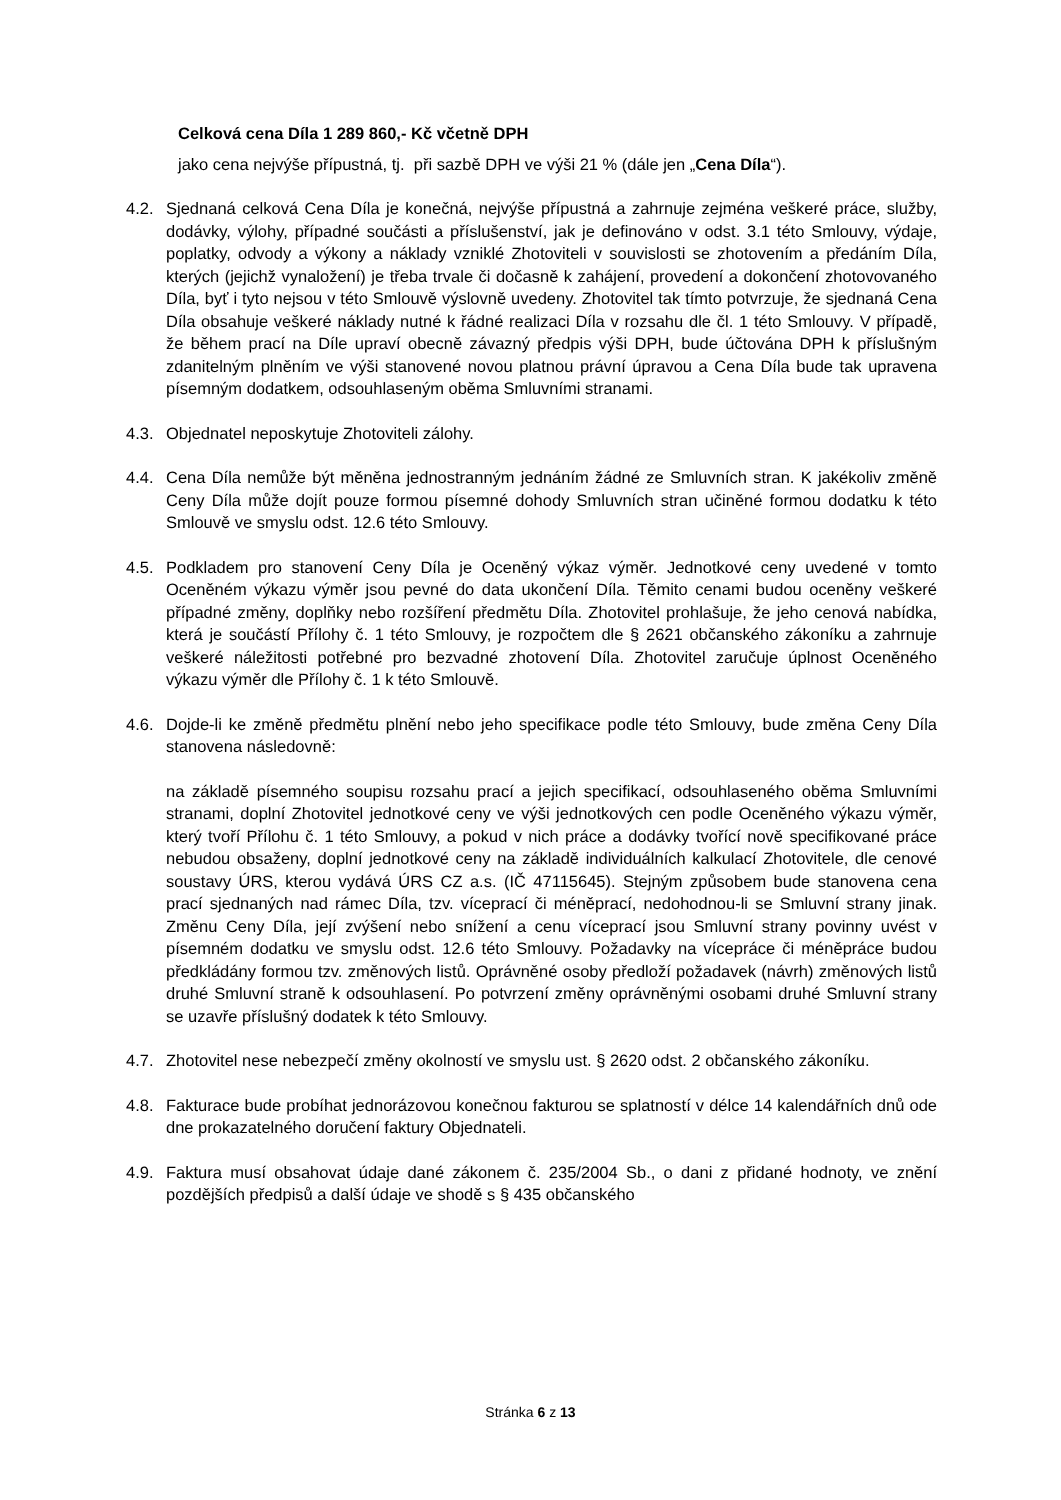Celková cena Díla 1 289 860,- Kč včetně DPH
jako cena nejvýše přípustná, tj. při sazbě DPH ve výši 21 % (dále jen „Cena Díla“).
4.2. Sjednaná celková Cena Díla je konečná, nejvýše přípustná a zahrnuje zejména veškeré práce, služby, dodávky, výlohy, případné součásti a příslušenství, jak je definováno v odst. 3.1 této Smlouvy, výdaje, poplatky, odvody a výkony a náklady vzniklé Zhotoviteli v souvislosti se zhotovením a předáním Díla, kterých (jejichž vynaložení) je třeba trvale či dočasně k zahájení, provedení a dokončení zhotovovaného Díla, byť i tyto nejsou v této Smlouvě výslovně uvedeny. Zhotovitel tak tímto potvrzuje, že sjednaná Cena Díla obsahuje veškeré náklady nutné k řádné realizaci Díla v rozsahu dle čl. 1 této Smlouvy. V případě, že během prací na Díle upraví obecně závazný předpis výši DPH, bude účtována DPH k příslušným zdanitelným plněním ve výši stanovené novou platnou právní úpravou a Cena Díla bude tak upravena písemným dodatkem, odsouhlaseným oběma Smluvními stranami.
4.3. Objednatel neposkytuje Zhotoviteli zálohy.
4.4. Cena Díla nemůže být měněna jednostranným jednáním žádné ze Smluvních stran. K jakékoliv změně Ceny Díla může dojít pouze formou písemné dohody Smluvních stran učiněné formou dodatku k této Smlouvě ve smyslu odst. 12.6 této Smlouvy.
4.5. Podkladem pro stanovení Ceny Díla je Oceněný výkaz výměr. Jednotkové ceny uvedené v tomto Oceněném výkazu výměr jsou pevné do data ukončení Díla. Těmito cenami budou oceněny veškeré případné změny, doplňky nebo rozšíření předmětu Díla. Zhotovitel prohlašuje, že jeho cenová nabídka, která je součástí Přílohy č. 1 této Smlouvy, je rozpočtem dle § 2621 občanského zákoníku a zahrnuje veškeré náležitosti potřebné pro bezvadné zhotovení Díla. Zhotovitel zaručuje úplnost Oceněného výkazu výměr dle Přílohy č. 1 k této Smlouvě.
4.6. Dojde-li ke změně předmětu plnění nebo jeho specifikace podle této Smlouvy, bude změna Ceny Díla stanovena následovně:
na základě písemného soupisu rozsahu prací a jejich specifikací, odsouhlaseného oběma Smluvními stranami, doplní Zhotovitel jednotkové ceny ve výši jednotkových cen podle Oceněného výkazu výměr, který tvoří Přílohu č. 1 této Smlouvy, a pokud v nich práce a dodávky tvořící nově specifikované práce nebudou obsaženy, doplní jednotkové ceny na základě individuálních kalkulací Zhotovitele, dle cenové soustavy ÚRS, kterou vydává ÚRS CZ a.s. (IČ 47115645). Stejným způsobem bude stanovena cena prací sjednaných nad rámec Díla, tzv. víceprací či méněprací, nedohodnou-li se Smluvní strany jinak. Změnu Ceny Díla, její zvýšení nebo snížení a cenu víceprací jsou Smluvní strany povinny uvést v písemném dodatku ve smyslu odst. 12.6 této Smlouvy. Požadavky na vícepráce či méněpráce budou předkládány formou tzv. změnových listů. Oprávněné osoby předloží požadavek (návrh) změnových listů druhé Smluvní straně k odsouhlasení. Po potvrzení změny oprávněnými osobami druhé Smluvní strany se uzavře příslušný dodatek k této Smlouvy.
4.7. Zhotovitel nese nebezpečí změny okolností ve smyslu ust. § 2620 odst. 2 občanského zákoníku.
4.8. Fakturace bude probíhat jednorázovou konečnou fakturou se splatností v délce 14 kalendářních dnů ode dne prokazatelného doručení faktury Objednateli.
4.9. Faktura musí obsahovat údaje dané zákonem č. 235/2004 Sb., o dani z přidané hodnoty, ve znění pozdějších předpisů a další údaje ve shodě s § 435 občanského
Stránka 6 z 13